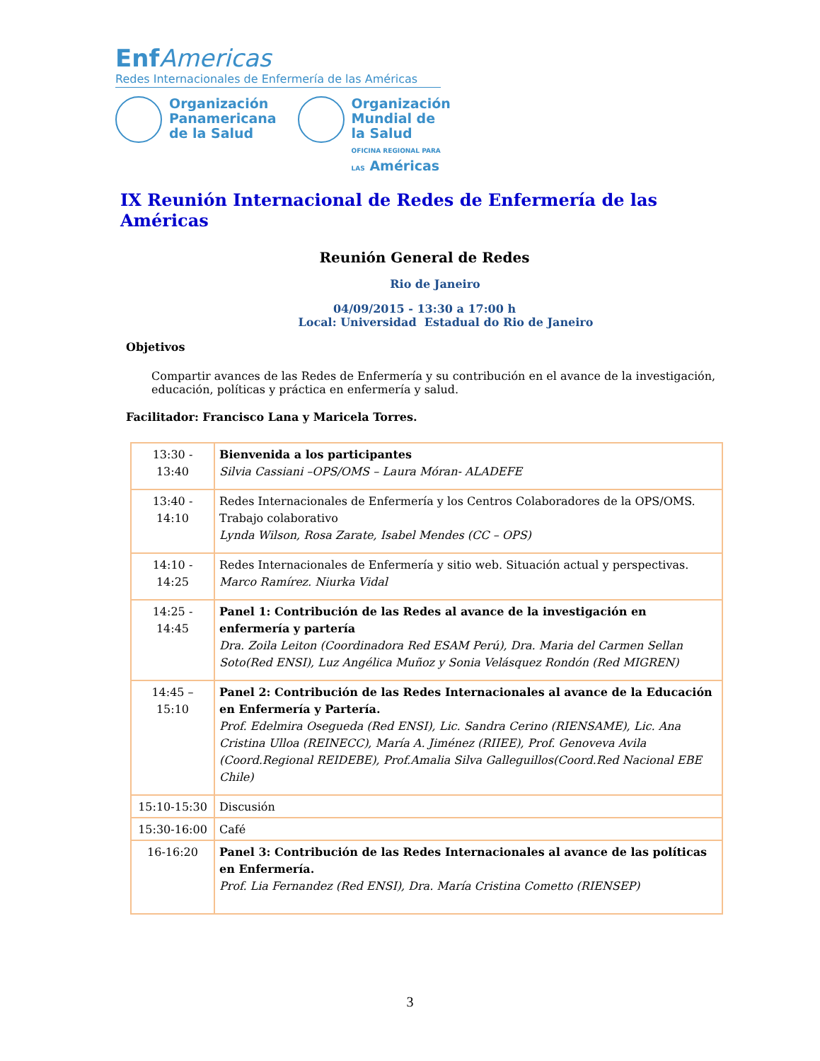Enf Americas
Redes Internacionales de Enfermería de las Américas
Organización
Panamericana
de la Salud
Organización
Mundial de la Salud
OFICINA REGIONAL PARA LAS Américas
IX Reunión Internacional de Redes de Enfermería de las Américas
Reunión General de Redes
Rio de Janeiro
04/09/2015 - 13:30 a 17:00 h
Local: Universidad Estadual do Rio de Janeiro
Objetivos
Compartir avances de las Redes de Enfermería y su contribución en el avance de la investigación, educación, políticas y práctica en enfermería y salud.
Facilitador: Francisco Lana y Maricela Torres.
| 13:30 - 13:40 | Bienvenida a los participantes Silvia Cassiani –OPS/OMS – Laura Móran- ALADEFE |
| 13:40 - 14:10 | Redes Internacionales de Enfermería y los Centros Colaboradores de la OPS/OMS. Trabajo colaborativo Lynda Wilson, Rosa Zarate, Isabel Mendes (CC – OPS) |
| 14:10 - 14:25 | Redes Internacionales de Enfermería y sitio web. Situación actual y perspectivas. Marco Ramírez. Niurka Vidal |
| 14:25 - 14:45 | Panel 1: Contribución de las Redes al avance de la investigación en enfermería y partería Dra. Zoila Leiton (Coordinadora Red ESAM Perú), Dra. Maria del Carmen Sellan Soto(Red ENSI), Luz Angélica Muñoz y Sonia Velásquez Rondón (Red MIGREN) |
| 14:45 – 15:10 | Panel 2: Contribución de las Redes Internacionales al avance de la Educación en Enfermería y Partería. Prof. Edelmira Osegueda (Red ENSI), Lic. Sandra Cerino (RIENSAME), Lic. Ana Cristina Ulloa (REINECC), María A. Jiménez (RIIEE), Prof. Genoveva Avila (Coord.Regional REIDEBE), Prof.Amalia Silva Galleguillos(Coord.Red Nacional EBE Chile) |
| 15:10-15:30 | Discusión |
| 15:30-16:00 | Café |
| 16-16:20 | Panel 3: Contribución de las Redes Internacionales al avance de las políticas en Enfermería. Prof. Lia Fernandez (Red ENSI), Dra. María Cristina Cometto (RIENSEP) |
3